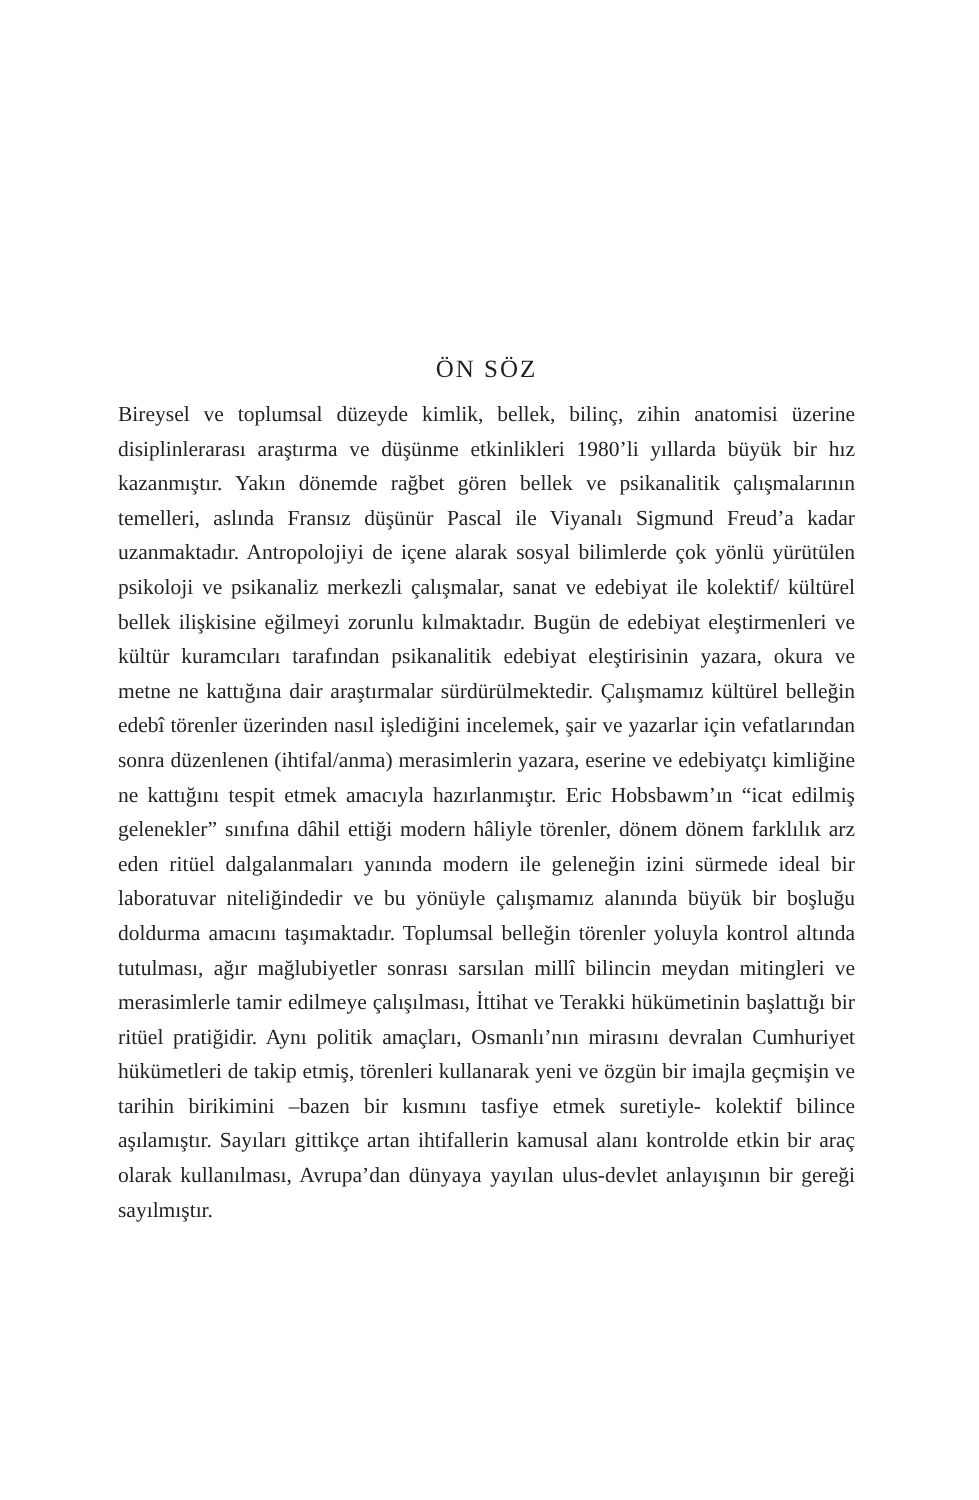ÖN SÖZ
Bireysel ve toplumsal düzeyde kimlik, bellek, bilinç, zihin anatomisi üzerine disiplinlerarası araştırma ve düşünme etkinlikleri 1980’li yıllarda büyük bir hız kazanmıştır. Yakın dönemde rağbet gören bellek ve psikanalitik çalışmalarının temelleri, aslında Fransız düşünür Pascal ile Viyanalı Sigmund Freud’a kadar uzanmaktadır. Antropolojiyi de içene alarak sosyal bilimlerde çok yönlü yürütülen psikoloji ve psikanaliz merkezli çalışmalar, sanat ve edebiyat ile kolektif/ kültürel bellek ilişkisine eğilmeyi zorunlu kılmaktadır. Bugün de edebiyat eleştirmenleri ve kültür kuramcıları tarafından psikanalitik edebiyat eleştirisinin yazara, okura ve metne ne kattığına dair araştırmalar sürdürülmektedir. Çalışmamız kültürel belleğin edebî törenler üzerinden nasıl işlediğini incelemek, şair ve yazarlar için vefatlarından sonra düzenlenen (ihtifal/anma) merasimlerin yazara, eserine ve edebiyatçı kimliğine ne kattığını tespit etmek amacıyla hazırlanmıştır. Eric Hobsbawm’ın “icat edilmiş gelenekler” sınıfına dâhil ettiği modern hâliyle törenler, dönem dönem farklılık arz eden ritüel dalgalanmaları yanında modern ile geleneğin izini sürmede ideal bir laboratuvar niteliğindedir ve bu yönüyle çalışmamız alanında büyük bir boşluğu doldurma amacını taşımaktadır. Toplumsal belleğin törenler yoluyla kontrol altında tutulması, ağır mağlubiyetler sonrası sarsılan millî bilincin meydan mitingleri ve merasimlerle tamir edilmeye çalışılması, İttihat ve Terakki hükümetinin başlattığı bir ritüel pratiğidir. Aynı politik amaçları, Osmanlı’nın mirasını devralan Cumhuriyet hükümetleri de takip etmiş, törenleri kullanarak yeni ve özgün bir imajla geçmişin ve tarihin birikimini –bazen bir kısmını tasfiye etmek suretiyle- kolektif bilince aşılamıştır. Sayıları gittikçe artan ihtifallerin kamusal alanı kontrolde etkin bir araç olarak kullanılması, Avrupa’dan dünyaya yayılan ulus-devlet anlayışının bir gereği sayılmıştır.